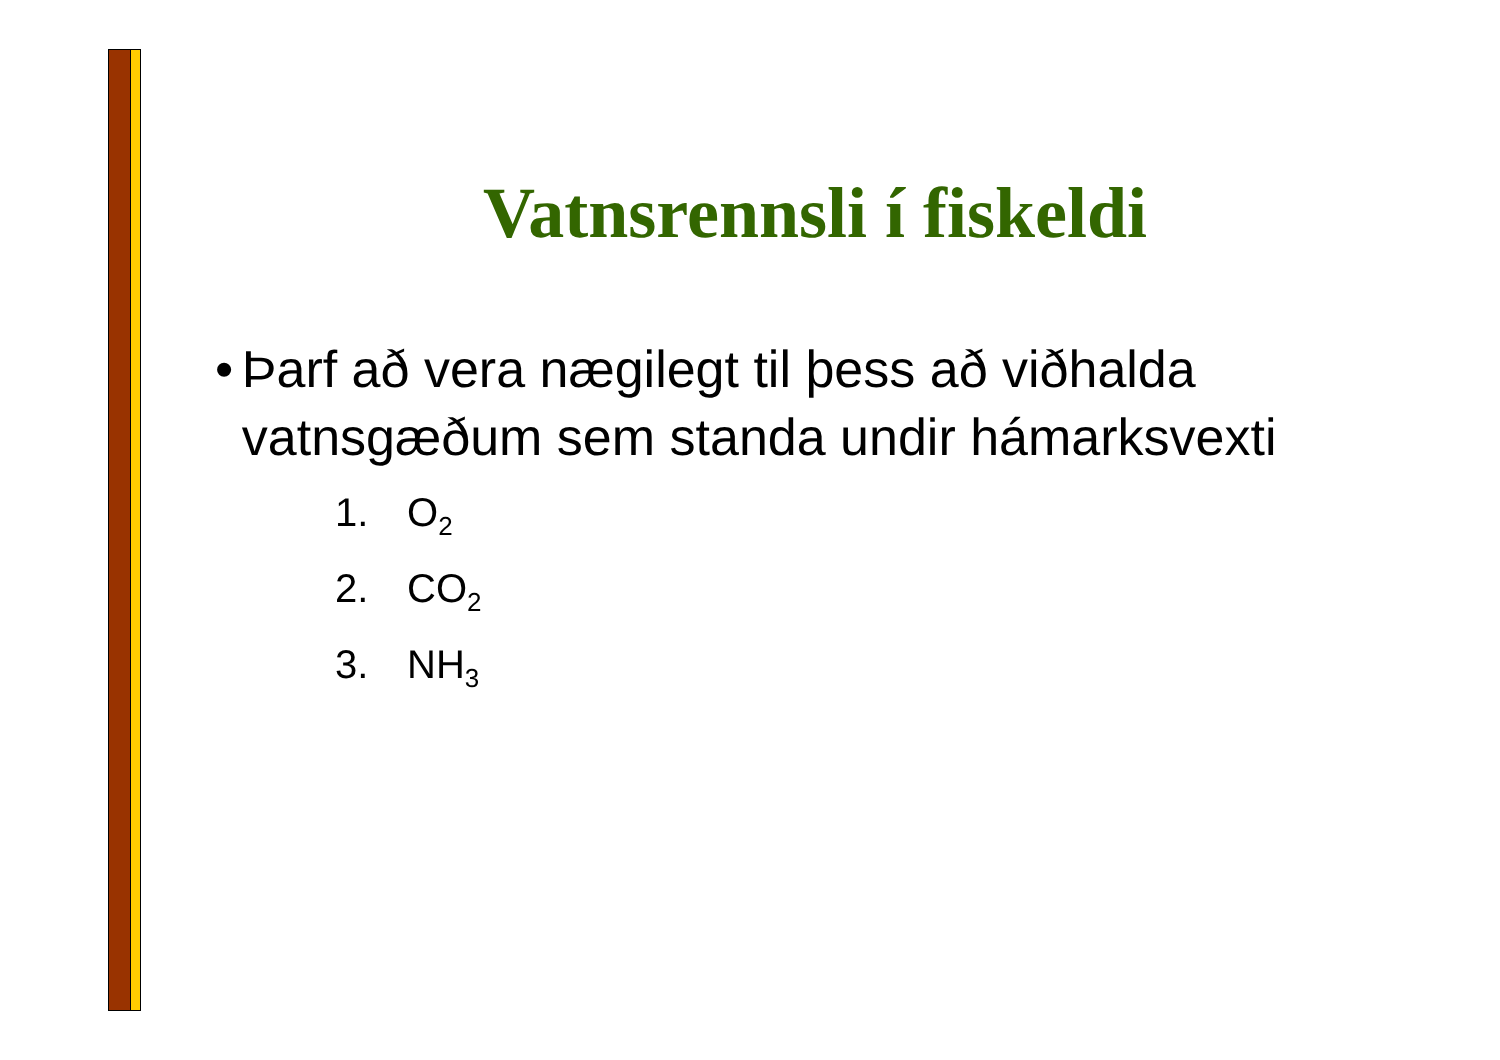Vatnsrennsli í fiskeldi
• Þarf að vera nægilegt til þess að viðhalda vatnsgæðum sem standa undir hámarksvexti
1. O<sub>2</sub>
2. CO<sub>2</sub>
3. NH<sub>3</sub>